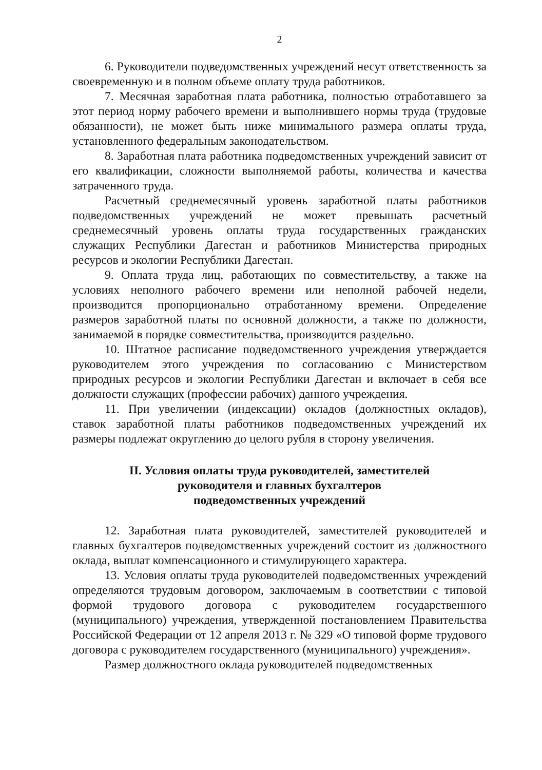2
6. Руководители подведомственных учреждений несут ответственность за своевременную и в полном объеме оплату труда работников.
7. Месячная заработная плата работника, полностью отработавшего за этот период норму рабочего времени и выполнившего нормы труда (трудовые обязанности), не может быть ниже минимального размера оплаты труда, установленного федеральным законодательством.
8. Заработная плата работника подведомственных учреждений зависит от его квалификации, сложности выполняемой работы, количества и качества затраченного труда.
Расчетный среднемесячный уровень заработной платы работников подведомственных учреждений не может превышать расчетный среднемесячный уровень оплаты труда государственных гражданских служащих Республики Дагестан и работников Министерства природных ресурсов и экологии Республики Дагестан.
9. Оплата труда лиц, работающих по совместительству, а также на условиях неполного рабочего времени или неполной рабочей недели, производится пропорционально отработанному времени. Определение размеров заработной платы по основной должности, а также по должности, занимаемой в порядке совместительства, производится раздельно.
10. Штатное расписание подведомственного учреждения утверждается руководителем этого учреждения по согласованию с Министерством природных ресурсов и экологии Республики Дагестан и включает в себя все должности служащих (профессии рабочих) данного учреждения.
11. При увеличении (индексации) окладов (должностных окладов), ставок заработной платы работников подведомственных учреждений их размеры подлежат округлению до целого рубля в сторону увеличения.
II. Условия оплаты труда руководителей, заместителей
руководителя и главных бухгалтеров
подведомственных учреждений
12. Заработная плата руководителей, заместителей руководителей и главных бухгалтеров подведомственных учреждений состоит из должностного оклада, выплат компенсационного и стимулирующего характера.
13. Условия оплаты труда руководителей подведомственных учреждений определяются трудовым договором, заключаемым в соответствии с типовой формой трудового договора с руководителем государственного (муниципального) учреждения, утвержденной постановлением Правительства Российской Федерации от 12 апреля 2013 г. № 329 «О типовой форме трудового договора с руководителем государственного (муниципального) учреждения».
Размер должностного оклада руководителей подведомственных